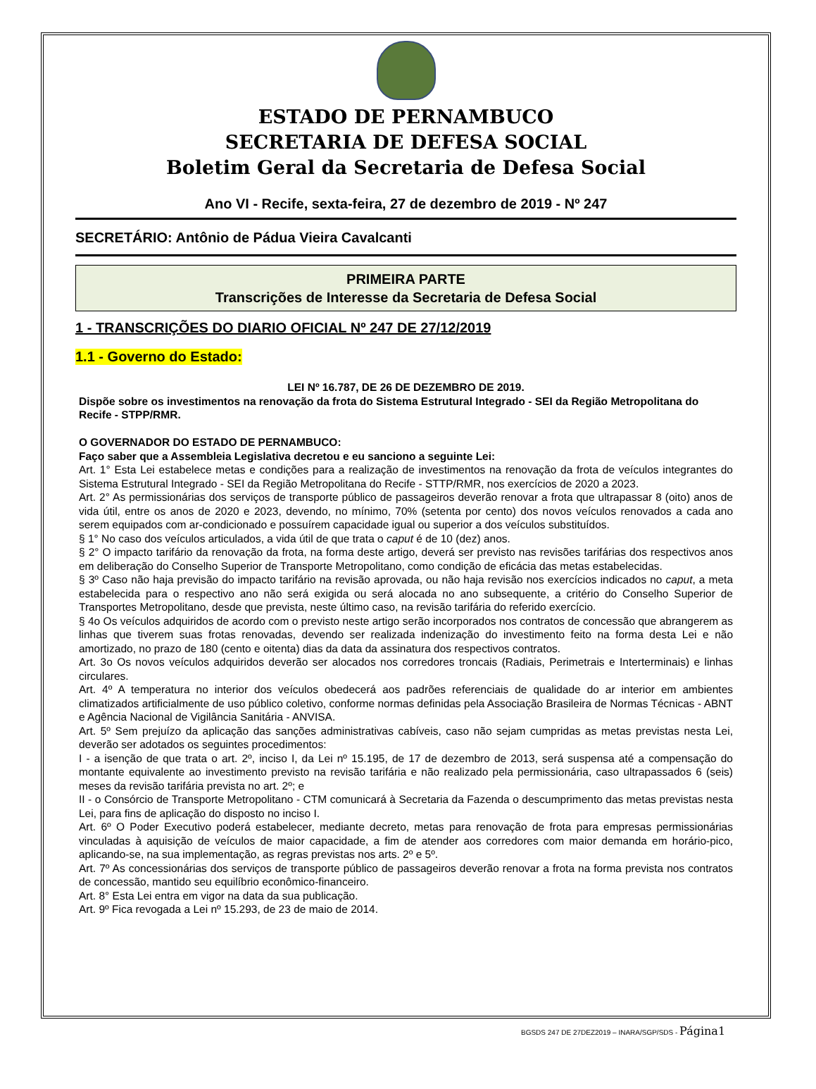ESTADO DE PERNAMBUCO
SECRETARIA DE DEFESA SOCIAL
Boletim Geral da Secretaria de Defesa Social
Ano VI - Recife, sexta-feira, 27 de dezembro de 2019 - Nº 247
SECRETÁRIO: Antônio de Pádua Vieira Cavalcanti
PRIMEIRA PARTE
Transcrições de Interesse da Secretaria de Defesa Social
1 - TRANSCRIÇÕES DO DIARIO OFICIAL Nº 247 DE 27/12/2019
1.1 - Governo do Estado:
LEI Nº 16.787, DE 26 DE DEZEMBRO DE 2019.
Dispõe sobre os investimentos na renovação da frota do Sistema Estrutural Integrado - SEI da Região Metropolitana do Recife - STPP/RMR.
O GOVERNADOR DO ESTADO DE PERNAMBUCO:
Faço saber que a Assembleia Legislativa decretou e eu sanciono a seguinte Lei:
Art. 1° Esta Lei estabelece metas e condições para a realização de investimentos na renovação da frota de veículos integrantes do Sistema Estrutural Integrado - SEI da Região Metropolitana do Recife - STTP/RMR, nos exercícios de 2020 a 2023.
Art. 2° As permissionárias dos serviços de transporte público de passageiros deverão renovar a frota que ultrapassar 8 (oito) anos de vida útil, entre os anos de 2020 e 2023, devendo, no mínimo, 70% (setenta por cento) dos novos veículos renovados a cada ano serem equipados com ar-condicionado e possuírem capacidade igual ou superior a dos veículos substituídos.
§ 1° No caso dos veículos articulados, a vida útil de que trata o caput é de 10 (dez) anos.
§ 2° O impacto tarifário da renovação da frota, na forma deste artigo, deverá ser previsto nas revisões tarifárias dos respectivos anos em deliberação do Conselho Superior de Transporte Metropolitano, como condição de eficácia das metas estabelecidas.
§ 3º Caso não haja previsão do impacto tarifário na revisão aprovada, ou não haja revisão nos exercícios indicados no caput, a meta estabelecida para o respectivo ano não será exigida ou será alocada no ano subsequente, a critério do Conselho Superior de Transportes Metropolitano, desde que prevista, neste último caso, na revisão tarifária do referido exercício.
§ 4o Os veículos adquiridos de acordo com o previsto neste artigo serão incorporados nos contratos de concessão que abrangerem as linhas que tiverem suas frotas renovadas, devendo ser realizada indenização do investimento feito na forma desta Lei e não amortizado, no prazo de 180 (cento e oitenta) dias da data da assinatura dos respectivos contratos.
Art. 3o Os novos veículos adquiridos deverão ser alocados nos corredores troncais (Radiais, Perimetrais e Interterminais) e linhas circulares.
Art. 4º A temperatura no interior dos veículos obedecerá aos padrões referenciais de qualidade do ar interior em ambientes climatizados artificialmente de uso público coletivo, conforme normas definidas pela Associação Brasileira de Normas Técnicas - ABNT e Agência Nacional de Vigilância Sanitária - ANVISA.
Art. 5º Sem prejuízo da aplicação das sanções administrativas cabíveis, caso não sejam cumpridas as metas previstas nesta Lei, deverão ser adotados os seguintes procedimentos:
I - a isenção de que trata o art. 2º, inciso I, da Lei nº 15.195, de 17 de dezembro de 2013, será suspensa até a compensação do montante equivalente ao investimento previsto na revisão tarifária e não realizado pela permissionária, caso ultrapassados 6 (seis) meses da revisão tarifária prevista no art. 2º; e
II - o Consórcio de Transporte Metropolitano - CTM comunicará à Secretaria da Fazenda o descumprimento das metas previstas nesta Lei, para fins de aplicação do disposto no inciso I.
Art. 6º O Poder Executivo poderá estabelecer, mediante decreto, metas para renovação de frota para empresas permissionárias vinculadas à aquisição de veículos de maior capacidade, a fim de atender aos corredores com maior demanda em horário-pico, aplicando-se, na sua implementação, as regras previstas nos arts. 2º e 5º.
Art. 7º As concessionárias dos serviços de transporte público de passageiros deverão renovar a frota na forma prevista nos contratos de concessão, mantido seu equilíbrio econômico-financeiro.
Art. 8° Esta Lei entra em vigor na data da sua publicação.
Art. 9º Fica revogada a Lei nº 15.293, de 23 de maio de 2014.
BGSDS 247 DE 27DEZ2019 – INARA/SGP/SDS - Página1